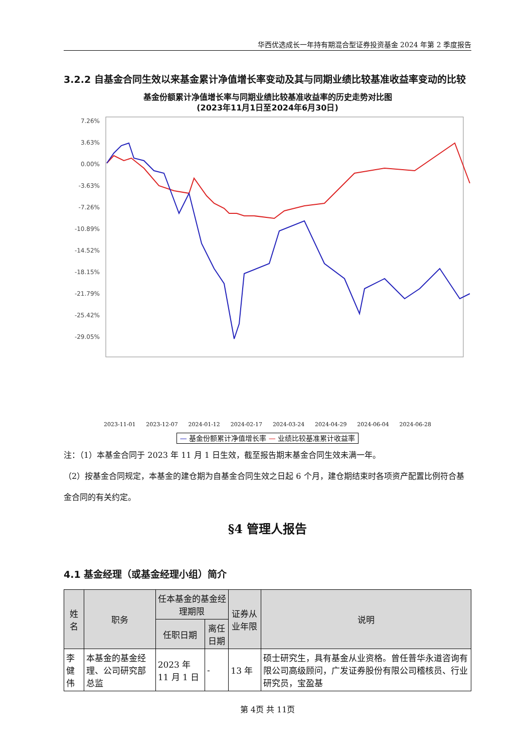华西优选成长一年持有期混合型证券投资基金 2024 年第 2 季度报告
3.2.2 自基金合同生效以来基金累计净值增长率变动及其与同期业绩比较基准收益率变动的比较
基金份额累计净值增长率与同期业绩比较基准收益率的历史走势对比图
(2023年11月1日至2024年6月30日)
7.26%
3.63%
0.00%
-3.63%
-7.26%
-10.89%
-14.52%
-18.15%
-21.79%
-25.42%
-29.05%
2023-11-01 2023-12-07 2024-01-12 2024-02-17 2024-03-24 2024-04-29 2024-06-04 2024-06-28
— 基金份额累计净值增长率 — 业绩比较基准累计收益率
注：（1）本基金合同于 2023 年 11 月 1 日生效，截至报告期末基金合同生效未满一年。
（2）按基金合同规定，本基金的建仓期为自基金合同生效之日起 6 个月，建仓期结束时各项资产配置比例符合基金合同的有关约定。
§4 管理人报告
4.1 基金经理（或基金经理小组）简介
| 姓名 | 职务 | 任本基金的基金经理期限 | | 证券从业年限 | 说明 |
| --- | --- | --- | --- | --- | --- |
| | | 任职日期 | 离任日期 | | |
| 李健伟 | 本基金的基金经理、公司研究部总监 | 2023 年 11 月 1 日 | - | 13 年 | 硕士研究生，具有基金从业资格。曾任普华永道咨询有限公司高级顾问，广发证券股份有限公司稽核员、行业研究员，宝盈基 |
第 4页 共 11页